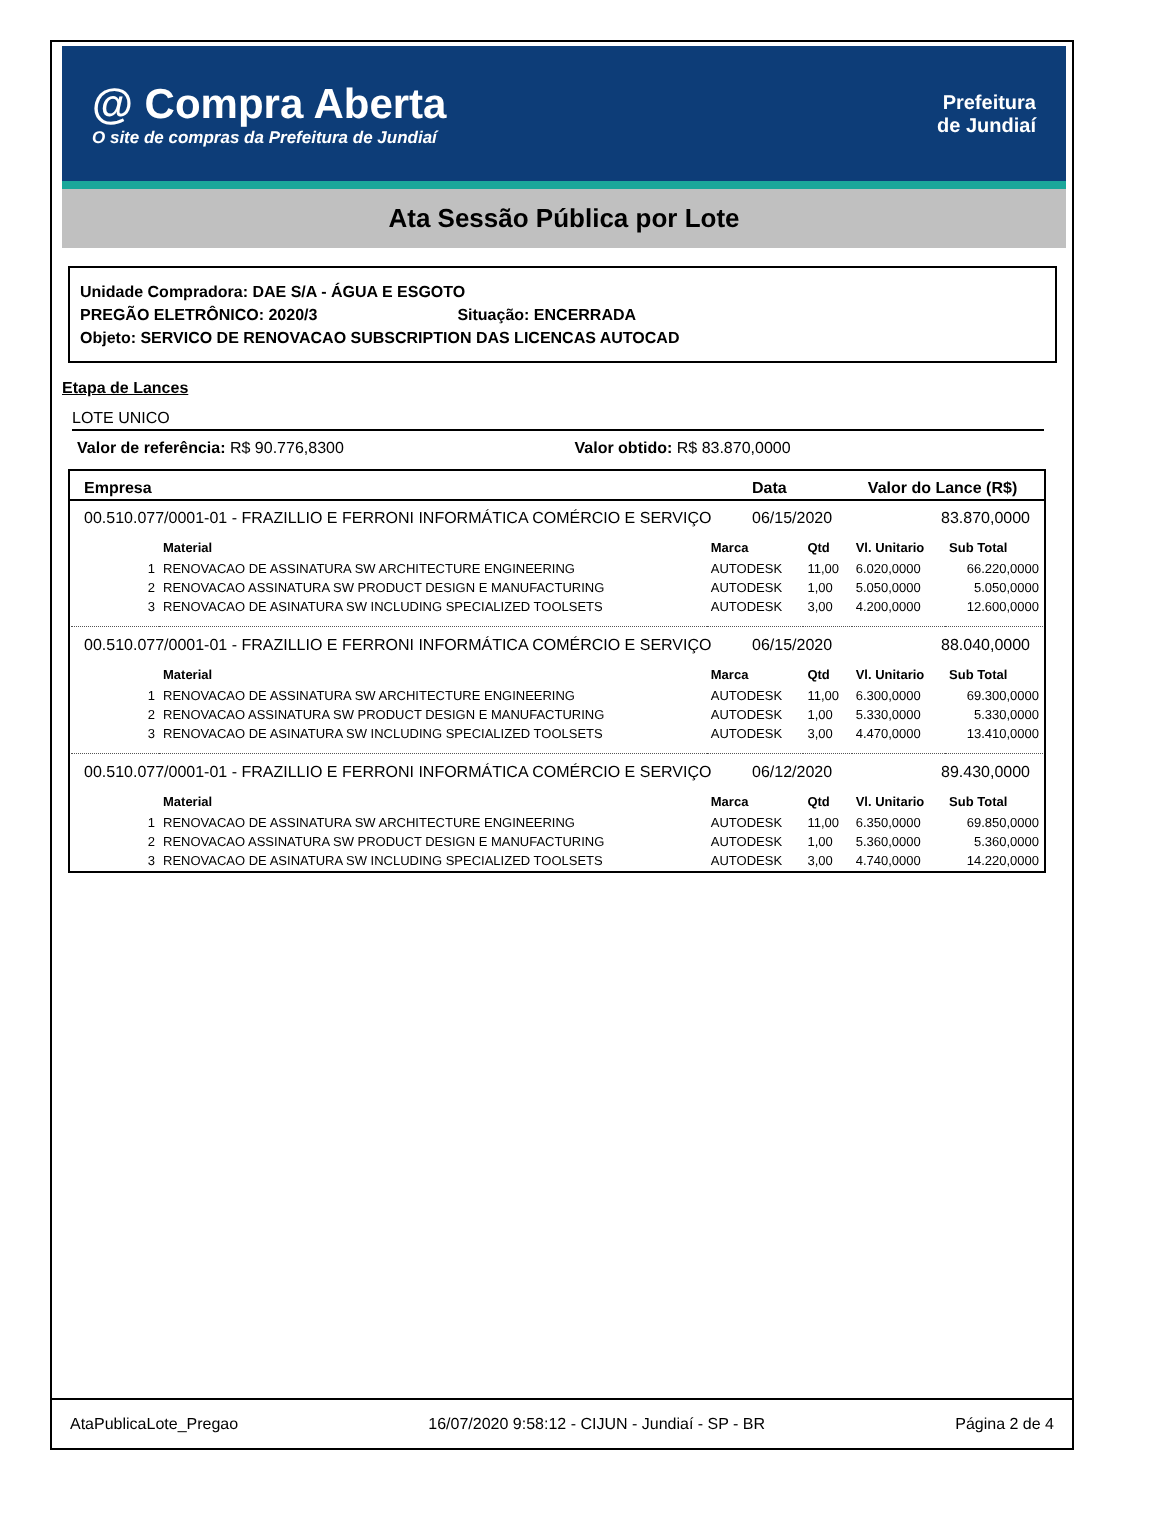@ Compra Aberta
O site de compras da Prefeitura de Jundiaí
Prefeitura
de Jundiaí
Ata Sessão Pública por Lote
Unidade Compradora: DAE S/A - ÁGUA E ESGOTO
PREGÃO ELETRÔNICO: 2020/3 Situação: ENCERRADA
Objeto: SERVICO DE RENOVACAO SUBSCRIPTION DAS LICENCAS AUTOCAD
Etapa de Lances
LOTE UNICO
Valor de referência: R$ 90.776,8300 Valor obtido: R$ 83.870,0000
| Empresa | Data | Valor do Lance (R$) |
| --- | --- | --- |
| 00.510.077/0001-01 - FRAZILLIO E FERRONI INFORMÁTICA COMÉRCIO E SERVIÇO | 06/15/2020 | 83.870,0000 |
| / / Material / Marca / Qtd / Vl. Unitario / Sub Total / / --- / --- / --- / --- / --- / --- / / 1 / RENOVACAO DE ASSINATURA SW ARCHITECTURE ENGINEERING / AUTODESK / 11,00 / 6.020,0000 / 66.220,0000 / / 2 / RENOVACAO ASSINATURA SW PRODUCT DESIGN E MANUFACTURING / AUTODESK / 1,00 / 5.050,0000 / 5.050,0000 / / 3 / RENOVACAO DE ASINATURA SW INCLUDING SPECIALIZED TOOLSETS / AUTODESK / 3,00 / 4.200,0000 / 12.600,0000 / | | |
| 00.510.077/0001-01 - FRAZILLIO E FERRONI INFORMÁTICA COMÉRCIO E SERVIÇO | 06/15/2020 | 88.040,0000 |
| / / Material / Marca / Qtd / Vl. Unitario / Sub Total / / --- / --- / --- / --- / --- / --- / / 1 / RENOVACAO DE ASSINATURA SW ARCHITECTURE ENGINEERING / AUTODESK / 11,00 / 6.300,0000 / 69.300,0000 / / 2 / RENOVACAO ASSINATURA SW PRODUCT DESIGN E MANUFACTURING / AUTODESK / 1,00 / 5.330,0000 / 5.330,0000 / / 3 / RENOVACAO DE ASINATURA SW INCLUDING SPECIALIZED TOOLSETS / AUTODESK / 3,00 / 4.470,0000 / 13.410,0000 / | | |
| 00.510.077/0001-01 - FRAZILLIO E FERRONI INFORMÁTICA COMÉRCIO E SERVIÇO | 06/12/2020 | 89.430,0000 |
| / / Material / Marca / Qtd / Vl. Unitario / Sub Total / / --- / --- / --- / --- / --- / --- / / 1 / RENOVACAO DE ASSINATURA SW ARCHITECTURE ENGINEERING / AUTODESK / 11,00 / 6.350,0000 / 69.850,0000 / / 2 / RENOVACAO ASSINATURA SW PRODUCT DESIGN E MANUFACTURING / AUTODESK / 1,00 / 5.360,0000 / 5.360,0000 / / 3 / RENOVACAO DE ASINATURA SW INCLUDING SPECIALIZED TOOLSETS / AUTODESK / 3,00 / 4.740,0000 / 14.220,0000 / | | |
AtaPublicaLote_Pregao 16/07/2020 9:58:12 - CIJUN - Jundiaí - SP - BR Página 2 de 4